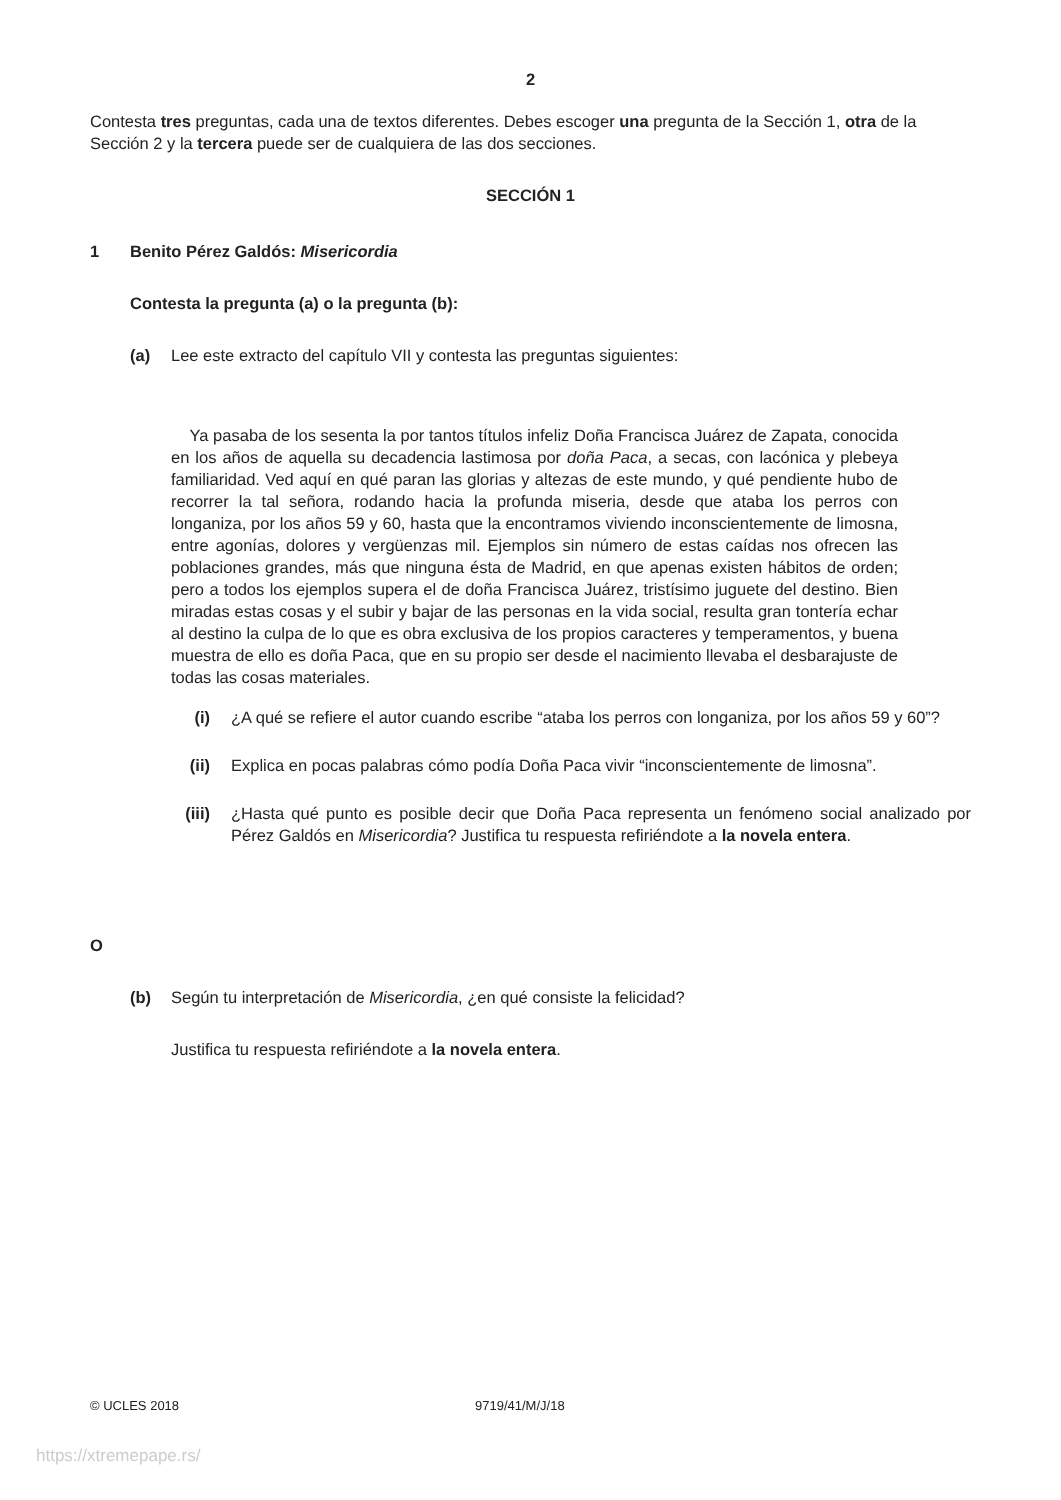2
Contesta tres preguntas, cada una de textos diferentes. Debes escoger una pregunta de la Sección 1, otra de la Sección 2 y la tercera puede ser de cualquiera de las dos secciones.
SECCIÓN 1
1 Benito Pérez Galdós: Misericordia
Contesta la pregunta (a) o la pregunta (b):
(a) Lee este extracto del capítulo VII y contesta las preguntas siguientes:
Ya pasaba de los sesenta la por tantos títulos infeliz Doña Francisca Juárez de Zapata, conocida en los años de aquella su decadencia lastimosa por doña Paca, a secas, con lacónica y plebeya familiaridad. Ved aquí en qué paran las glorias y altezas de este mundo, y qué pendiente hubo de recorrer la tal señora, rodando hacia la profunda miseria, desde que ataba los perros con longaniza, por los años 59 y 60, hasta que la encontramos viviendo inconscientemente de limosna, entre agonías, dolores y vergüenzas mil. Ejemplos sin número de estas caídas nos ofrecen las poblaciones grandes, más que ninguna ésta de Madrid, en que apenas existen hábitos de orden; pero a todos los ejemplos supera el de doña Francisca Juárez, tristísimo juguete del destino. Bien miradas estas cosas y el subir y bajar de las personas en la vida social, resulta gran tontería echar al destino la culpa de lo que es obra exclusiva de los propios caracteres y temperamentos, y buena muestra de ello es doña Paca, que en su propio ser desde el nacimiento llevaba el desbarajuste de todas las cosas materiales.
(i) ¿A qué se refiere el autor cuando escribe “ataba los perros con longaniza, por los años 59 y 60”?
(ii) Explica en pocas palabras cómo podía Doña Paca vivir “inconscientemente de limosna”.
(iii) ¿Hasta qué punto es posible decir que Doña Paca representa un fenómeno social analizado por Pérez Galdós en Misericordia? Justifica tu respuesta refiriéndote a la novela entera.
O
(b) Según tu interpretación de Misericordia, ¿en qué consiste la felicidad?
Justifica tu respuesta refiriéndote a la novela entera.
© UCLES 2018 9719/41/M/J/18
https://xtremepape.rs/